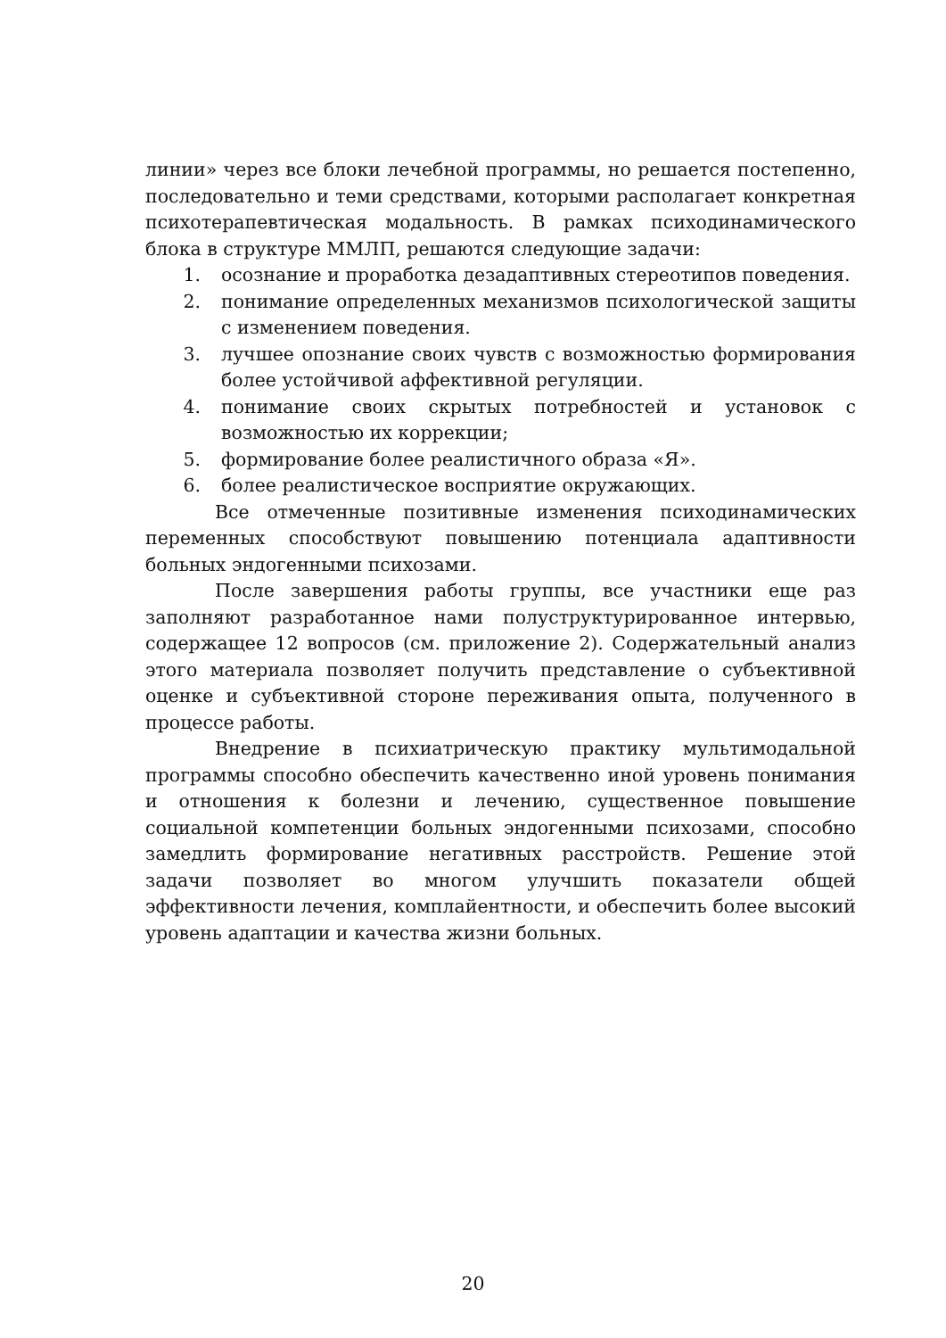линии» через все блоки лечебной программы, но решается постепенно, последовательно и теми средствами, которыми располагает конкретная психотерапевтическая модальность. В рамках психодинамического блока в структуре ММЛП, решаются следующие задачи:
1. осознание и проработка дезадаптивных стереотипов поведения.
2. понимание определенных механизмов психологической защиты с изменением поведения.
3. лучшее опознание своих чувств с возможностью формирования более устойчивой аффективной регуляции.
4. понимание своих скрытых потребностей и установок с возможностью их коррекции;
5. формирование более реалистичного образа «Я».
6. более реалистическое восприятие окружающих.
Все отмеченные позитивные изменения психодинамических переменных способствуют повышению потенциала адаптивности больных эндогенными психозами.
После завершения работы группы, все участники еще раз заполняют разработанное нами полуструктурированное интервью, содержащее 12 вопросов (см. приложение 2). Содержательный анализ этого материала позволяет получить представление о субъективной оценке и субъективной стороне переживания опыта, полученного в процессе работы.
Внедрение в психиатрическую практику мультимодальной программы способно обеспечить качественно иной уровень понимания и отношения к болезни и лечению, существенное повышение социальной компетенции больных эндогенными психозами, способно замедлить формирование негативных расстройств. Решение этой задачи позволяет во многом улучшить показатели общей эффективности лечения, комплайентности, и обеспечить более высокий уровень адаптации и качества жизни больных.
20